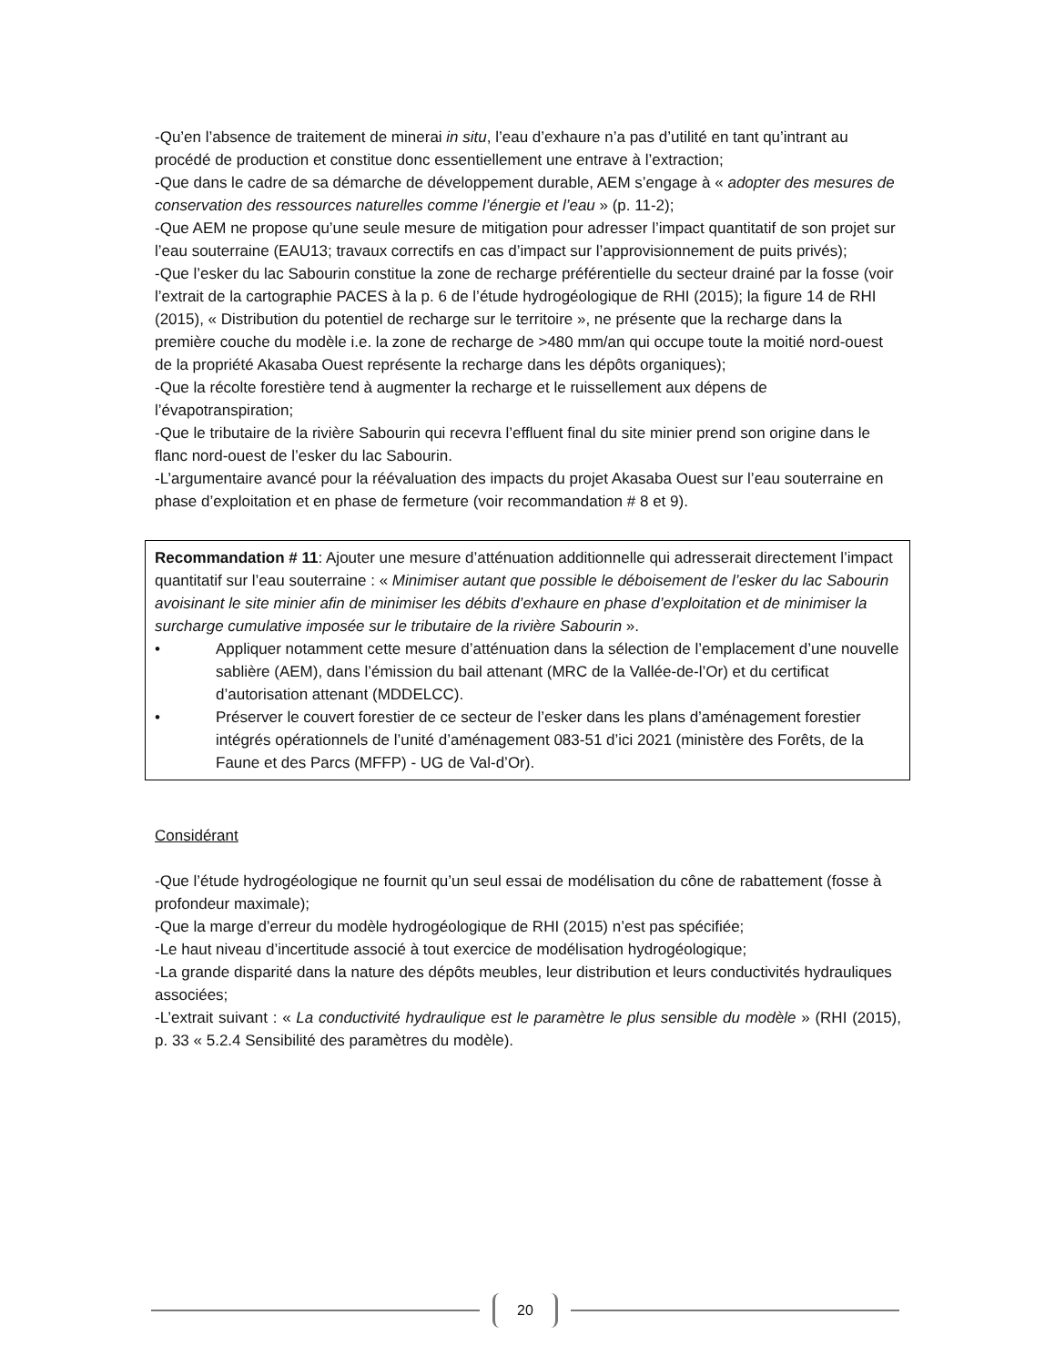-Qu’en l’absence de traitement de minerai in situ, l’eau d’exhaure n’a pas d’utilité en tant qu’intrant au procédé de production et constitue donc essentiellement une entrave à l’extraction;
-Que dans le cadre de sa démarche de développement durable, AEM s’engage à « adopter des mesures de conservation des ressources naturelles comme l’énergie et l’eau » (p. 11-2);
-Que AEM ne propose qu’une seule mesure de mitigation pour adresser l’impact quantitatif de son projet sur l’eau souterraine (EAU13; travaux correctifs en cas d’impact sur l’approvisionnement de puits privés);
-Que l’esker du lac Sabourin constitue la zone de recharge préférentielle du secteur drainé par la fosse (voir l’extrait de la cartographie PACES à la p. 6 de l’étude hydrogéologique de RHI (2015); la figure 14 de RHI (2015), « Distribution du potentiel de recharge sur le territoire », ne présente que la recharge dans la première couche du modèle i.e. la zone de recharge de >480 mm/an qui occupe toute la moitié nord-ouest de la propriété Akasaba Ouest représente la recharge dans les dépôts organiques);
-Que la récolte forestière tend à augmenter la recharge et le ruissellement aux dépens de l’évapotranspiration;
-Que le tributaire de la rivière Sabourin qui recevra l’effluent final du site minier prend son origine dans le flanc nord-ouest de l’esker du lac Sabourin.
-L’argumentaire avancé pour la réévaluation des impacts du projet Akasaba Ouest sur l’eau souterraine en phase d’exploitation et en phase de fermeture (voir recommandation # 8 et 9).
Recommandation # 11: Ajouter une mesure d’atténuation additionnelle qui adresserait directement l’impact quantitatif sur l’eau souterraine : « Minimiser autant que possible le déboisement de l’esker du lac Sabourin avoisinant le site minier afin de minimiser les débits d’exhaure en phase d’exploitation et de minimiser la surcharge cumulative imposée sur le tributaire de la rivière Sabourin ».
• Appliquer notamment cette mesure d’atténuation dans la sélection de l’emplacement d’une nouvelle sablière (AEM), dans l’émission du bail attenant (MRC de la Vallée-de-l’Or) et du certificat d’autorisation attenant (MDDELCC).
• Préserver le couvert forestier de ce secteur de l’esker dans les plans d’aménagement forestier intégrés opérationnels de l’unité d’aménagement 083-51 d’ici 2021 (ministère des Forêts, de la Faune et des Parcs (MFFP) - UG de Val-d’Or).
Considérant
-Que l’étude hydrogéologique ne fournit qu’un seul essai de modélisation du cône de rabattement (fosse à profondeur maximale);
-Que la marge d’erreur du modèle hydrogéologique de RHI (2015) n’est pas spécifiée;
-Le haut niveau d’incertitude associé à tout exercice de modélisation hydrogéologique;
-La grande disparité dans la nature des dépôts meubles, leur distribution et leurs conductivités hydrauliques associées;
-L’extrait suivant : « La conductivité hydraulique est le paramètre le plus sensible du modèle » (RHI (2015), p. 33 « 5.2.4 Sensibilité des paramètres du modèle).
20